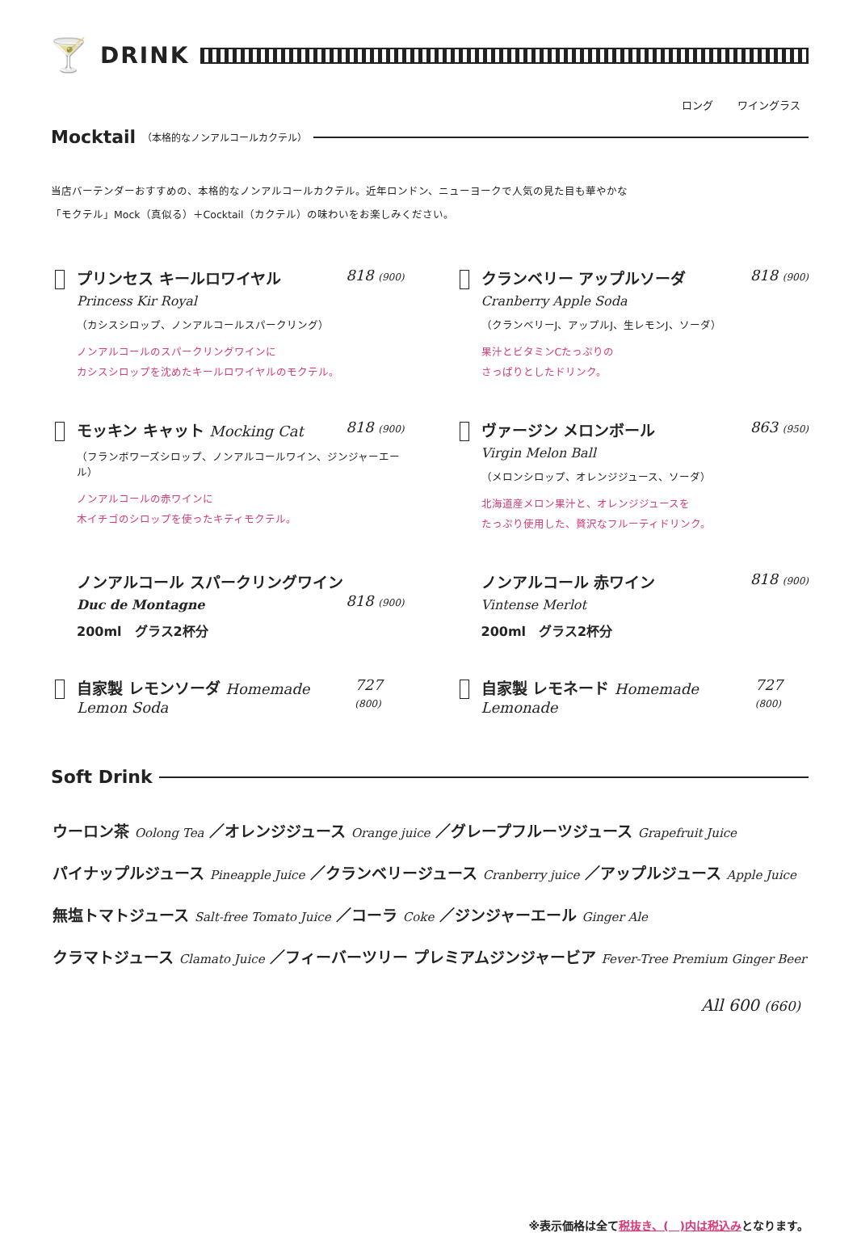🍸
DRINK
ロング ワイングラス
Mocktail
（本格的なノンアルコールカクテル）
当店バーテンダーおすすめの、本格的なノンアルコールカクテル。近年ロンドン、ニューヨークで人気の見た目も華やかな
「モクテル」Mock（真似る）＋Cocktail（カクテル）の味わいをお楽しみください。
プリンセス キールロワイヤル 818 (900)
Princess Kir Royal
（カシスシロップ、ノンアルコールスパークリング）
ノンアルコールのスパークリングワインに
カシスシロップを沈めたキールロワイヤルのモクテル。
クランベリー アップルソーダ 818 (900)
Cranberry Apple Soda
（クランベリーJ、アップルJ、生レモンJ、ソーダ）
果汁とビタミンCたっぷりの
さっぱりとしたドリンク。
モッキン キャット Mocking Cat 818 (900)
（フランボワーズシロップ、ノンアルコールワイン、ジンジャーエール）
ノンアルコールの赤ワインに
木イチゴのシロップを使ったキティモクテル。
ヴァージン メロンボール 863 (950)
Virgin Melon Ball
（メロンシロップ、オレンジジュース、ソーダ）
北海道産メロン果汁と、オレンジジュースを
たっぷり使用した、贅沢なフルーティドリンク。
ノンアルコール スパークリングワイン
Duc de Montagne 818 (900)
200ml　グラス2杯分
ノンアルコール 赤ワイン 818 (900)
Vintense Merlot
200ml　グラス2杯分
自家製 レモンソーダ Homemade Lemon Soda 727 (800)
自家製 レモネード Homemade Lemonade 727 (800)
Soft Drink
ウーロン茶 Oolong Tea ／オレンジジュース Orange juice ／グレープフルーツジュース Grapefruit Juice
パイナップルジュース Pineapple Juice ／クランベリージュース Cranberry juice ／アップルジュース Apple Juice
無塩トマトジュース Salt-free Tomato Juice ／コーラ Coke ／ジンジャーエール Ginger Ale
クラマトジュース Clamato Juice ／フィーバーツリー プレミアムジンジャービア Fever-Tree Premium Ginger Beer
All 600 (660)
※表示価格は全て税抜き、(　)内は税込みとなります。